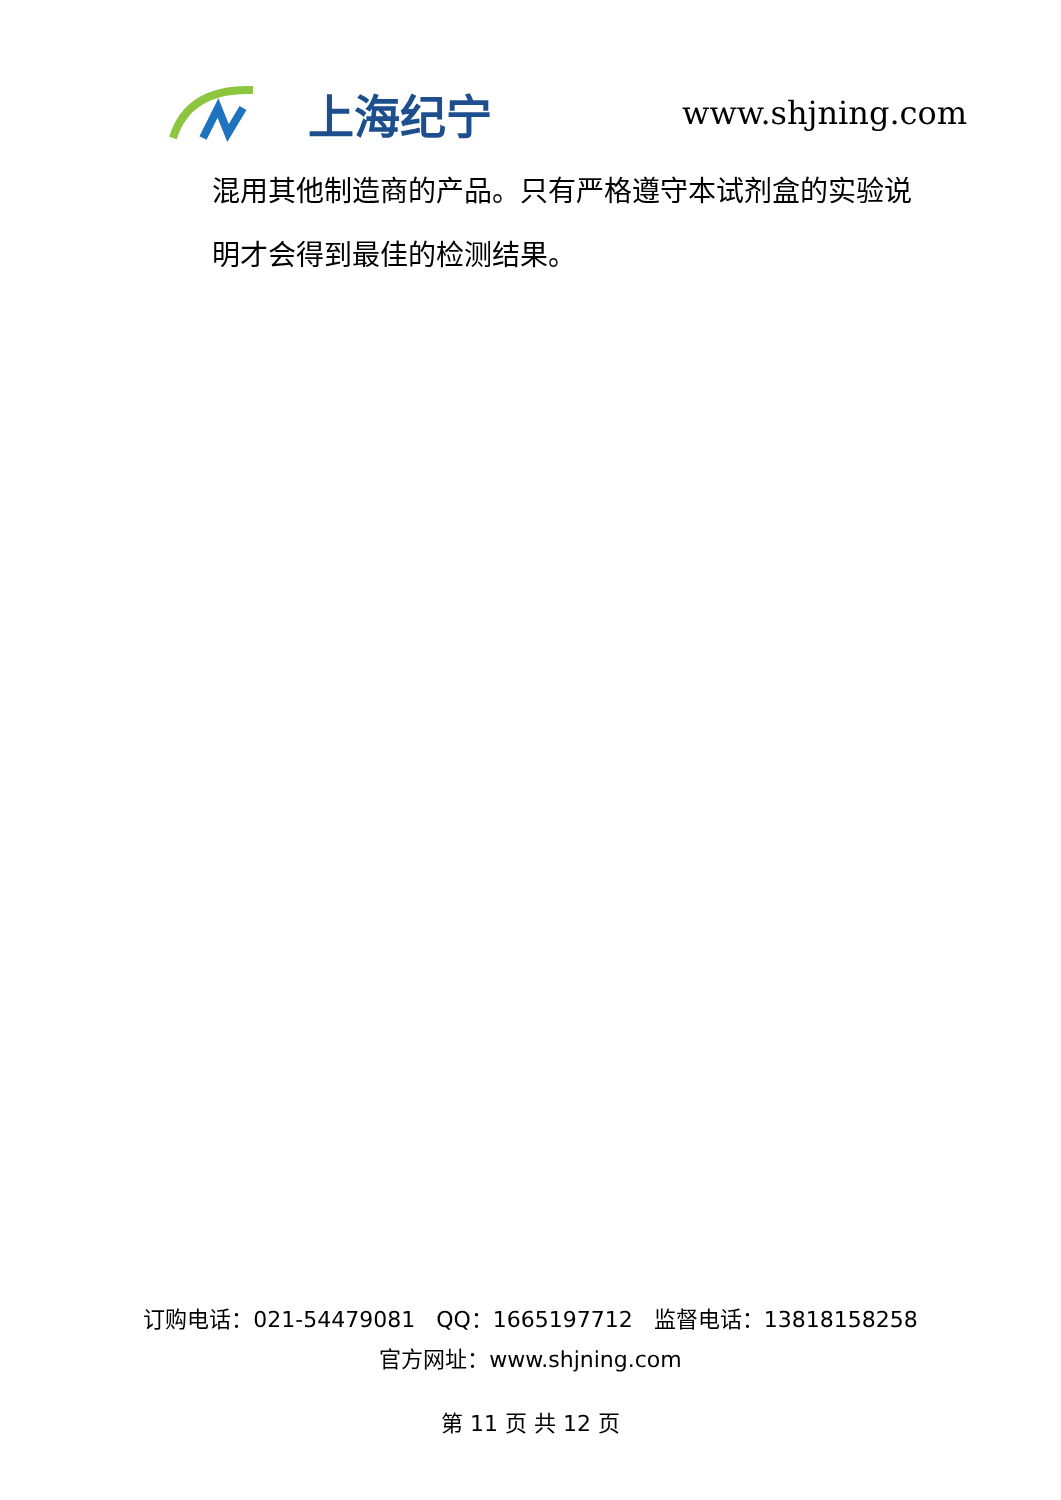上海纪宁
www.shjning.com
混用其他制造商的产品。只有严格遵守本试剂盒的实验说
明才会得到最佳的检测结果。
订购电话：021-54479081 QQ：1665197712 监督电话：13818158258
官方网址：www.shjning.com
第 11 页 共 12 页